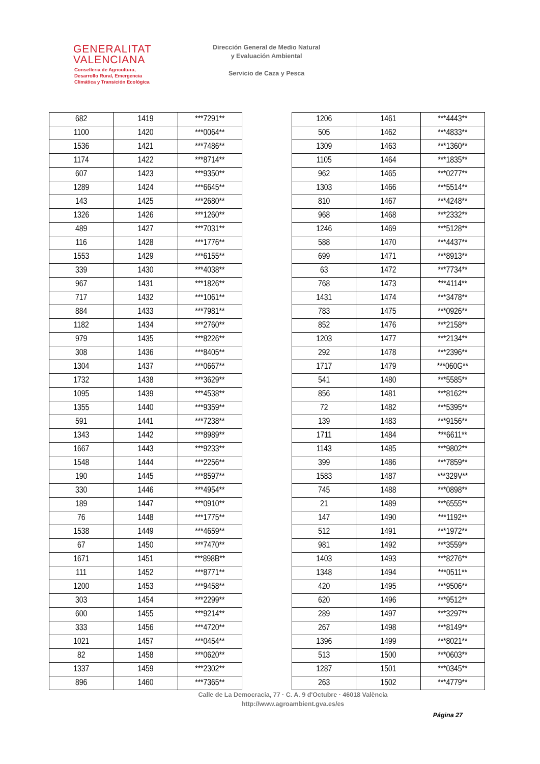GENERALITAT
VALENCIANA
Conselleria de Agricultura,
Desarrollo Rural, Emergencia
Climática y Transición Ecológica
Dirección General de Medio Natural
y Evaluación Ambiental
Servicio de Caza y Pesca
| 682 | 1419 | ***7291** |
| 1100 | 1420 | ***0064** |
| 1536 | 1421 | ***7486** |
| 1174 | 1422 | ***8714** |
| 607 | 1423 | ***9350** |
| 1289 | 1424 | ***6645** |
| 143 | 1425 | ***2680** |
| 1326 | 1426 | ***1260** |
| 489 | 1427 | ***7031** |
| 116 | 1428 | ***1776** |
| 1553 | 1429 | ***6155** |
| 339 | 1430 | ***4038** |
| 967 | 1431 | ***1826** |
| 717 | 1432 | ***1061** |
| 884 | 1433 | ***7981** |
| 1182 | 1434 | ***2760** |
| 979 | 1435 | ***8226** |
| 308 | 1436 | ***8405** |
| 1304 | 1437 | ***0667** |
| 1732 | 1438 | ***3629** |
| 1095 | 1439 | ***4538** |
| 1355 | 1440 | ***9359** |
| 591 | 1441 | ***7238** |
| 1343 | 1442 | ***8989** |
| 1667 | 1443 | ***9233** |
| 1548 | 1444 | ***2256** |
| 190 | 1445 | ***8597** |
| 330 | 1446 | ***4954** |
| 189 | 1447 | ***0910** |
| 76 | 1448 | ***1775** |
| 1538 | 1449 | ***4659** |
| 67 | 1450 | ***7470** |
| 1671 | 1451 | ***898B** |
| 111 | 1452 | ***8771** |
| 1200 | 1453 | ***9458** |
| 303 | 1454 | ***2299** |
| 600 | 1455 | ***9214** |
| 333 | 1456 | ***4720** |
| 1021 | 1457 | ***0454** |
| 82 | 1458 | ***0620** |
| 1337 | 1459 | ***2302** |
| 896 | 1460 | ***7365** |
| 1206 | 1461 | ***4443** |
| 505 | 1462 | ***4833** |
| 1309 | 1463 | ***1360** |
| 1105 | 1464 | ***1835** |
| 962 | 1465 | ***0277** |
| 1303 | 1466 | ***5514** |
| 810 | 1467 | ***4248** |
| 968 | 1468 | ***2332** |
| 1246 | 1469 | ***5128** |
| 588 | 1470 | ***4437** |
| 699 | 1471 | ***8913** |
| 63 | 1472 | ***7734** |
| 768 | 1473 | ***4114** |
| 1431 | 1474 | ***3478** |
| 783 | 1475 | ***0926** |
| 852 | 1476 | ***2158** |
| 1203 | 1477 | ***2134** |
| 292 | 1478 | ***2396** |
| 1717 | 1479 | ***060G** |
| 541 | 1480 | ***5585** |
| 856 | 1481 | ***8162** |
| 72 | 1482 | ***5395** |
| 139 | 1483 | ***9156** |
| 1711 | 1484 | ***6611** |
| 1143 | 1485 | ***9802** |
| 399 | 1486 | ***7859** |
| 1583 | 1487 | ***329V** |
| 745 | 1488 | ***0898** |
| 21 | 1489 | ***6555** |
| 147 | 1490 | ***1192** |
| 512 | 1491 | ***1972** |
| 981 | 1492 | ***3559** |
| 1403 | 1493 | ***8276** |
| 1348 | 1494 | ***0511** |
| 420 | 1495 | ***9506** |
| 620 | 1496 | ***9512** |
| 289 | 1497 | ***3297** |
| 267 | 1498 | ***8149** |
| 1396 | 1499 | ***8021** |
| 513 | 1500 | ***0603** |
| 1287 | 1501 | ***0345** |
| 263 | 1502 | ***4779** |
Calle de La Democracia, 77 · C. A. 9 d'Octubre · 46018 València
http://www.agroambient.gva.es/es
Página 27